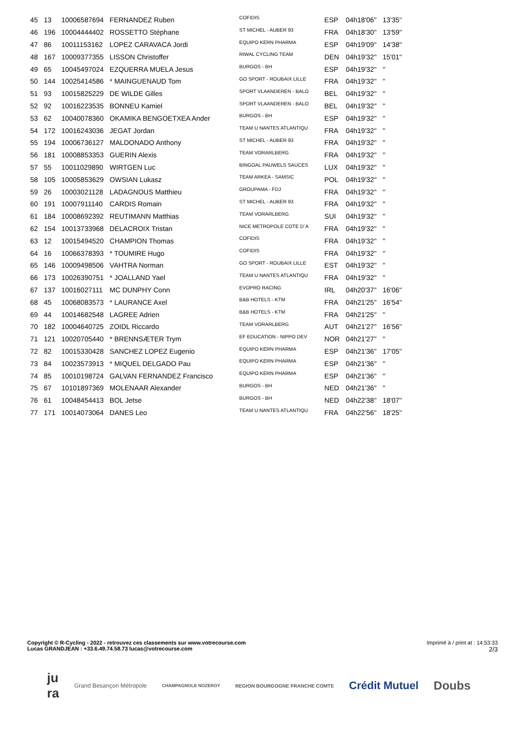| 45 | 13 | 10006587694 | FERNANDEZ Ruben | COFIDIS | ESP | 04h18'06'' | 13'35'' |
| 46 | 196 | 10004444402 | ROSSETTO Stéphane | ST MICHEL - AUBER 93 | FRA | 04h18'30'' | 13'59'' |
| 47 | 86 | 10011153162 | LOPEZ CARAVACA Jordi | EQUIPO KERN PHARMA | ESP | 04h19'09'' | 14'38'' |
| 48 | 167 | 10009377355 | LISSON Christoffer | RIWAL CYCLING TEAM | DEN | 04h19'32'' | 15'01'' |
| 49 | 65 | 10045497024 | EZQUERRA MUELA Jesus | BURGOS - BH | ESP | 04h19'32'' | '' |
| 50 | 144 | 10025414586 | * MAINGUENAUD Tom | GO SPORT - ROUBAIX LILLE | FRA | 04h19'32'' | '' |
| 51 | 93 | 10015825229 | DE WILDE Gilles | SPORT VLAANDEREN - BALO | BEL | 04h19'32'' | '' |
| 52 | 92 | 10016223535 | BONNEU Kamiel | SPORT VLAANDEREN - BALO | BEL | 04h19'32'' | '' |
| 53 | 62 | 10040078360 | OKAMIKA BENGOETXEA Ander | BURGOS - BH | ESP | 04h19'32'' | '' |
| 54 | 172 | 10016243036 | JEGAT Jordan | TEAM U NANTES ATLANTIQU | FRA | 04h19'32'' | '' |
| 55 | 194 | 10006736127 | MALDONADO Anthony | ST MICHEL - AUBER 93 | FRA | 04h19'32'' | '' |
| 56 | 181 | 10008853353 | GUERIN Alexis | TEAM VORARLBERG | FRA | 04h19'32'' | '' |
| 57 | 55 | 10011029890 | WIRTGEN Luc | BINGOAL PAUWELS SAUCES | LUX | 04h19'32'' | '' |
| 58 | 105 | 10005853629 | OWSIAN Lukasz | TEAM ARKEA - SAMSIC | POL | 04h19'32'' | '' |
| 59 | 26 | 10003021128 | LADAGNOUS Matthieu | GROUPAMA - FDJ | FRA | 04h19'32'' | '' |
| 60 | 191 | 10007911140 | CARDIS Romain | ST MICHEL - AUBER 93 | FRA | 04h19'32'' | '' |
| 61 | 184 | 10008692392 | REUTIMANN Matthias | TEAM VORARLBERG | SUI | 04h19'32'' | '' |
| 62 | 154 | 10013733968 | DELACROIX Tristan | NICE METROPOLE COTE D`A | FRA | 04h19'32'' | '' |
| 63 | 12 | 10015494520 | CHAMPION Thomas | COFIDIS | FRA | 04h19'32'' | '' |
| 64 | 16 | 10066378393 | * TOUMIRE Hugo | COFIDIS | FRA | 04h19'32'' | '' |
| 65 | 146 | 10009498506 | VAHTRA Norman | GO SPORT - ROUBAIX LILLE | EST | 04h19'32'' | '' |
| 66 | 173 | 10026390751 | * JOALLAND Yael | TEAM U NANTES ATLANTIQU | FRA | 04h19'32'' | '' |
| 67 | 137 | 10016027111 | MC DUNPHY Conn | EVOPRO RACING | IRL | 04h20'37'' | 16'06'' |
| 68 | 45 | 10068083573 | * LAURANCE Axel | B&B HOTELS - KTM | FRA | 04h21'25'' | 16'54'' |
| 69 | 44 | 10014682548 | LAGREE Adrien | B&B HOTELS - KTM | FRA | 04h21'25'' | '' |
| 70 | 182 | 10004640725 | ZOIDL Riccardo | TEAM VORARLBERG | AUT | 04h21'27'' | 16'56'' |
| 71 | 121 | 10020705440 | * BRENNSÆTER Trym | EF EDUCATION - NIPPO DEV | NOR | 04h21'27'' | '' |
| 72 | 82 | 10015330428 | SANCHEZ LOPEZ Eugenio | EQUIPO KERN PHARMA | ESP | 04h21'36'' | 17'05'' |
| 73 | 84 | 10023573913 | * MIQUEL DELGADO Pau | EQUIPO KERN PHARMA | ESP | 04h21'36'' | '' |
| 74 | 85 | 10010198724 | GALVAN FERNANDEZ Francisco | EQUIPO KERN PHARMA | ESP | 04h21'36'' | '' |
| 75 | 67 | 10101897369 | MOLENAAR Alexander | BURGOS - BH | NED | 04h21'36'' | '' |
| 76 | 61 | 10048454413 | BOL Jetse | BURGOS - BH | NED | 04h22'38'' | 18'07'' |
| 77 | 171 | 10014073064 | DANES Leo | TEAM U NANTES ATLANTIQU | FRA | 04h22'56'' | 18'25'' |
Copyright © R-Cycling - 2022 - retrouvez ces classements sur www.votrecourse.com
Lucas GRANDJEAN : +33.6.49.74.58.73 lucas@votrecourse.com
Imprimé à / print at : 14:53:33
2/3
ju
ra Grand Besançon Métropole CHAMPAGNOLE NOZEROY REGION BOURGOGNE FRANCHE COMTE Crédit Mutuel Doubs